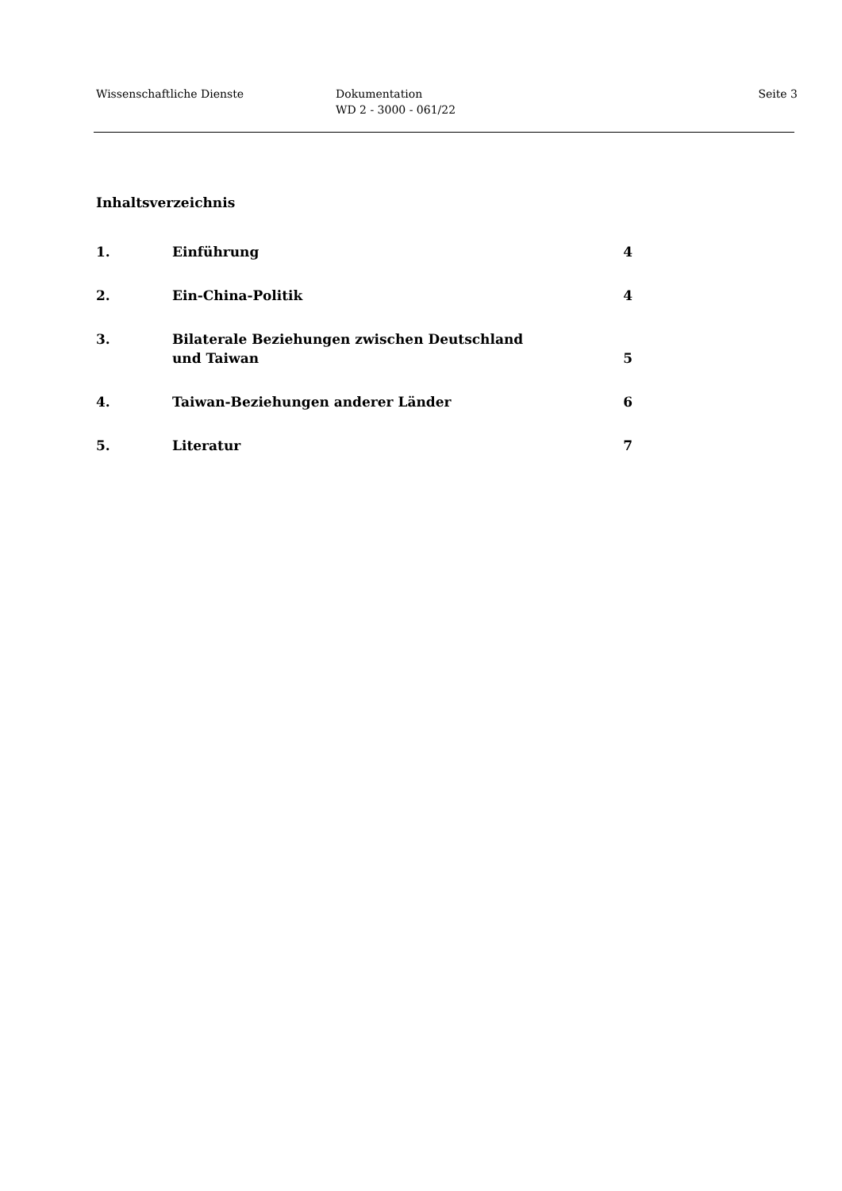Wissenschaftliche Dienste Dokumentation
WD 2 - 3000 - 061/22
Seite 3
Inhaltsverzeichnis
1. Einführung 4
2. Ein-China-Politik 4
3. Bilaterale Beziehungen zwischen Deutschland und Taiwan
5
4. Taiwan-Beziehungen anderer Länder 6
5. Literatur 7